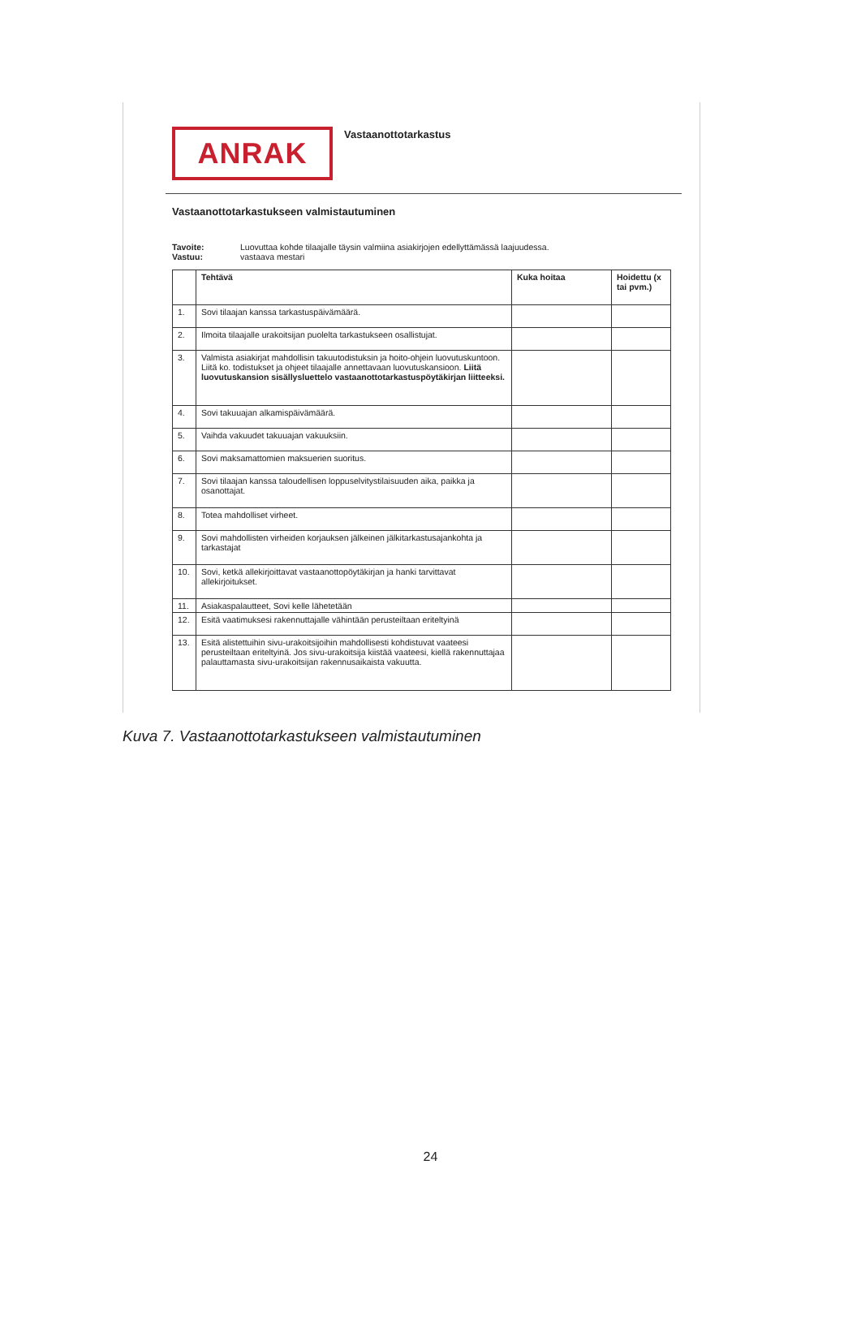ANRAK
Vastaanottotarkastus
Vastaanottotarkastukseen valmistautuminen
Tavoite: Luovuttaa kohde tilaajalle täysin valmiina asiakirjojen edellyttämässä laajuudessa. Vastuu: vastaava mestari
| | Tehtävä | Kuka hoitaa | Hoidettu (x tai pvm.) |
| --- | --- | --- | --- |
| 1. | Sovi tilaajan kanssa tarkastuspäivämäärä. | | |
| 2. | Ilmoita tilaajalle urakoitsijan puolelta tarkastukseen osallistujat. | | |
| 3. | Valmista asiakirjat mahdollisin takuutodistuksin ja hoito-ohjein luovutuskuntoon. Liitä ko. todistukset ja ohjeet tilaajalle annettavaan luovutuskansioon. Liitä luovutuskansion sisällysluettelo vastaanottotarkastuspöytäkirjan liitteeksi. | | |
| 4. | Sovi takuuajan alkamispäivämäärä. | | |
| 5. | Vaihda vakuudet takuuajan vakuuksiin. | | |
| 6. | Sovi maksamattomien maksuerien suoritus. | | |
| 7. | Sovi tilaajan kanssa taloudellisen loppuselvitystilaisuuden aika, paikka ja osanottajat. | | |
| 8. | Totea mahdolliset virheet. | | |
| 9. | Sovi mahdollisten virheiden korjauksen jälkeinen jälkitarkastusajankohta ja tarkastajat | | |
| 10. | Sovi, ketkä allekirjoittavat vastaanottopöytäkirjan ja hanki tarvittavat allekirjoitukset. | | |
| 11. | Asiakaspalautteet, Sovi kelle lähetetään | | |
| 12. | Esitä vaatimuksesi rakennuttajalle vähintään perusteiltaan eriteltyinä | | |
| 13. | Esitä alistettuihin sivu-urakoitsijoihin mahdollisesti kohdistuvat vaateesi perusteiltaan eriteltyinä. Jos sivu-urakoitsija kiistää vaateesi, kiellä rakennuttajaa palauttamasta sivu-urakoitsijan rakennusaikaista vakuutta. | | |
Kuva 7. Vastaanottotarkastukseen valmistautuminen
24